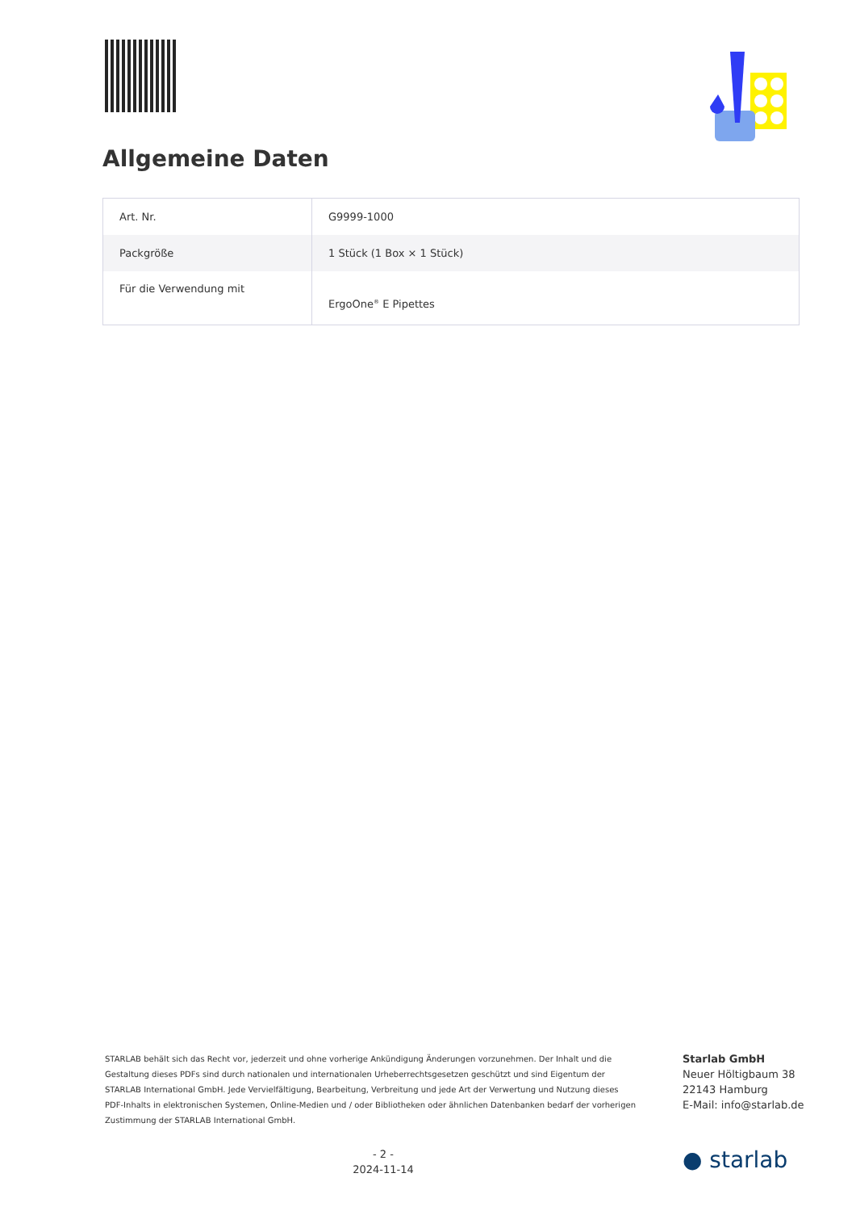Allgemeine Daten
| Art. Nr. | G9999-1000 |
| Packgröße | 1 Stück (1 Box × 1 Stück) |
| Für die Verwendung mit | ErgoOne<sup>®</sup> E Pipettes |
STARLAB behält sich das Recht vor, jederzeit und ohne vorherige Ankündigung Änderungen vorzunehmen. Der Inhalt und die Gestaltung dieses PDFs sind durch nationalen und internationalen Urheberrechtsgesetzen geschützt und sind Eigentum der STARLAB International GmbH. Jede Vervielfältigung, Bearbeitung, Verbreitung und jede Art der Verwertung und Nutzung dieses PDF-Inhalts in elektronischen Systemen, Online-Medien und / oder Bibliotheken oder ähnlichen Datenbanken bedarf der vorherigen Zustimmung der STARLAB International GmbH.
Starlab GmbH
Neuer Höltigbaum 38
22143 Hamburg
E-Mail: info@starlab.de
- 2 -
2024-11-14
● starlab